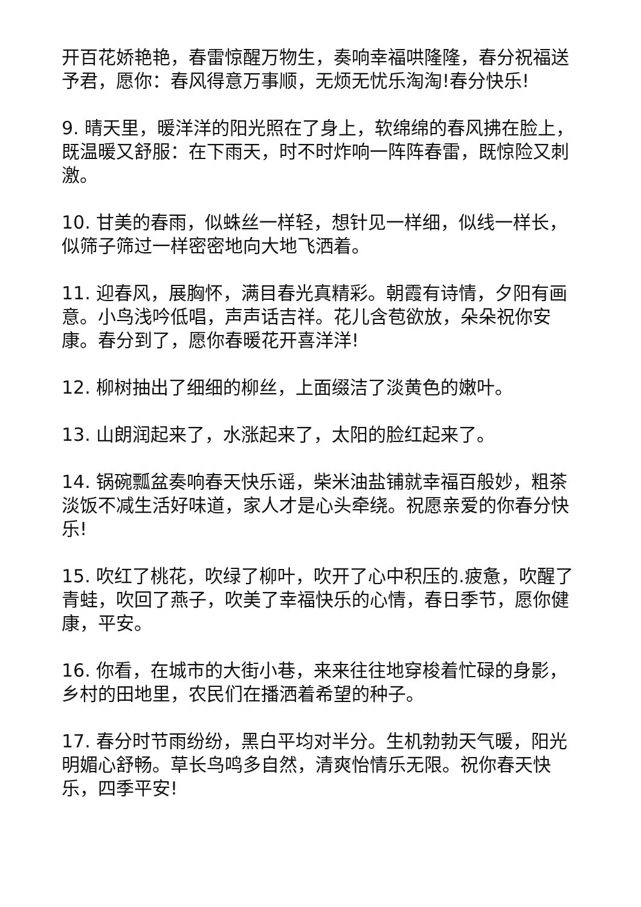开百花娇艳艳，春雷惊醒万物生，奏响幸福哄隆隆，春分祝福送予君，愿你：春风得意万事顺，无烦无忧乐淘淘!春分快乐!
9. 晴天里，暖洋洋的阳光照在了身上，软绵绵的春风拂在脸上，既温暖又舒服：在下雨天，时不时炸响一阵阵春雷，既惊险又刺激。
10. 甘美的春雨，似蛛丝一样轻，想针见一样细，似线一样长，似筛子筛过一样密密地向大地飞洒着。
11. 迎春风，展胸怀，满目春光真精彩。朝霞有诗情，夕阳有画意。小鸟浅吟低唱，声声话吉祥。花儿含苞欲放，朵朵祝你安康。春分到了，愿你春暖花开喜洋洋!
12. 柳树抽出了细细的柳丝，上面缀洁了淡黄色的嫩叶。
13. 山朗润起来了，水涨起来了，太阳的脸红起来了。
14. 锅碗瓢盆奏响春天快乐谣，柴米油盐铺就幸福百般妙，粗茶淡饭不减生活好味道，家人才是心头牵绕。祝愿亲爱的你春分快乐!
15. 吹红了桃花，吹绿了柳叶，吹开了心中积压的.疲惫，吹醒了青蛙，吹回了燕子，吹美了幸福快乐的心情，春日季节，愿你健康，平安。
16. 你看，在城市的大街小巷，来来往往地穿梭着忙碌的身影，乡村的田地里，农民们在播洒着希望的种子。
17. 春分时节雨纷纷，黑白平均对半分。生机勃勃天气暖，阳光明媚心舒畅。草长鸟鸣多自然，清爽怡情乐无限。祝你春天快乐，四季平安!